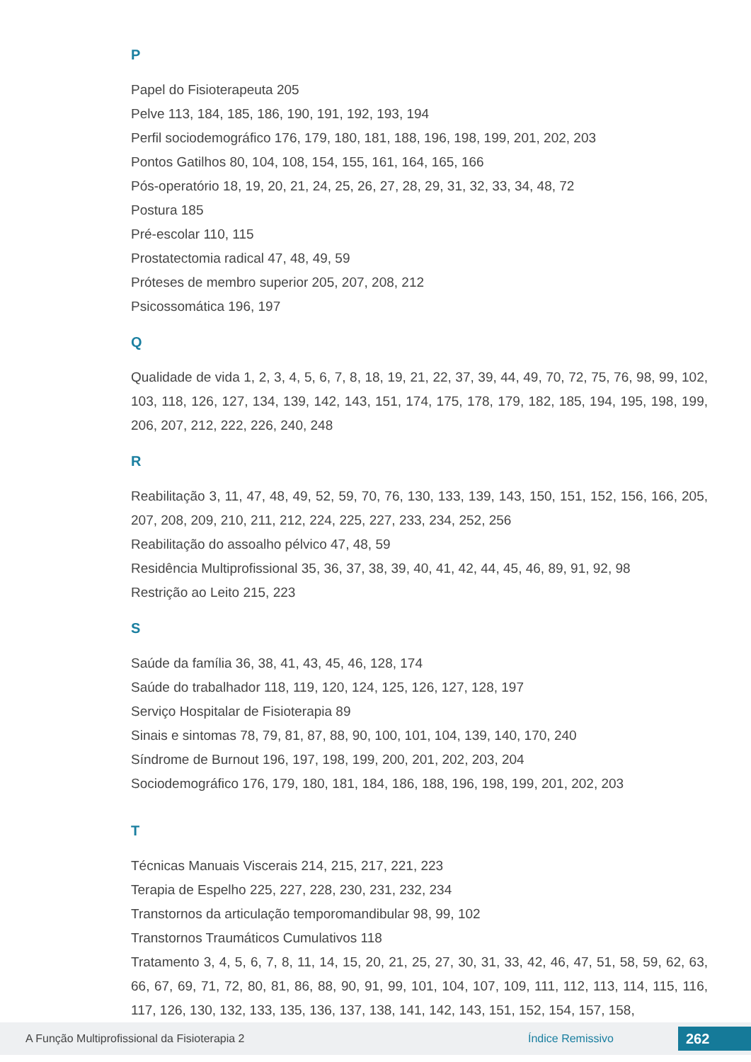P
Papel do Fisioterapeuta 205
Pelve 113, 184, 185, 186, 190, 191, 192, 193, 194
Perfil sociodemográfico 176, 179, 180, 181, 188, 196, 198, 199, 201, 202, 203
Pontos Gatilhos 80, 104, 108, 154, 155, 161, 164, 165, 166
Pós-operatório 18, 19, 20, 21, 24, 25, 26, 27, 28, 29, 31, 32, 33, 34, 48, 72
Postura 185
Pré-escolar 110, 115
Prostatectomia radical 47, 48, 49, 59
Próteses de membro superior 205, 207, 208, 212
Psicossomática 196, 197
Q
Qualidade de vida 1, 2, 3, 4, 5, 6, 7, 8, 18, 19, 21, 22, 37, 39, 44, 49, 70, 72, 75, 76, 98, 99, 102, 103, 118, 126, 127, 134, 139, 142, 143, 151, 174, 175, 178, 179, 182, 185, 194, 195, 198, 199, 206, 207, 212, 222, 226, 240, 248
R
Reabilitação 3, 11, 47, 48, 49, 52, 59, 70, 76, 130, 133, 139, 143, 150, 151, 152, 156, 166, 205, 207, 208, 209, 210, 211, 212, 224, 225, 227, 233, 234, 252, 256
Reabilitação do assoalho pélvico 47, 48, 59
Residência Multiprofissional 35, 36, 37, 38, 39, 40, 41, 42, 44, 45, 46, 89, 91, 92, 98
Restrição ao Leito 215, 223
S
Saúde da família 36, 38, 41, 43, 45, 46, 128, 174
Saúde do trabalhador 118, 119, 120, 124, 125, 126, 127, 128, 197
Serviço Hospitalar de Fisioterapia 89
Sinais e sintomas 78, 79, 81, 87, 88, 90, 100, 101, 104, 139, 140, 170, 240
Síndrome de Burnout 196, 197, 198, 199, 200, 201, 202, 203, 204
Sociodemográfico 176, 179, 180, 181, 184, 186, 188, 196, 198, 199, 201, 202, 203
T
Técnicas Manuais Viscerais 214, 215, 217, 221, 223
Terapia de Espelho 225, 227, 228, 230, 231, 232, 234
Transtornos da articulação temporomandibular 98, 99, 102
Transtornos Traumáticos Cumulativos 118
Tratamento 3, 4, 5, 6, 7, 8, 11, 14, 15, 20, 21, 25, 27, 30, 31, 33, 42, 46, 47, 51, 58, 59, 62, 63, 66, 67, 69, 71, 72, 80, 81, 86, 88, 90, 91, 99, 101, 104, 107, 109, 111, 112, 113, 114, 115, 116, 117, 126, 130, 132, 133, 135, 136, 137, 138, 141, 142, 143, 151, 152, 154, 157, 158,
A Função Multiprofissional da Fisioterapia 2 Índice Remissivo 262